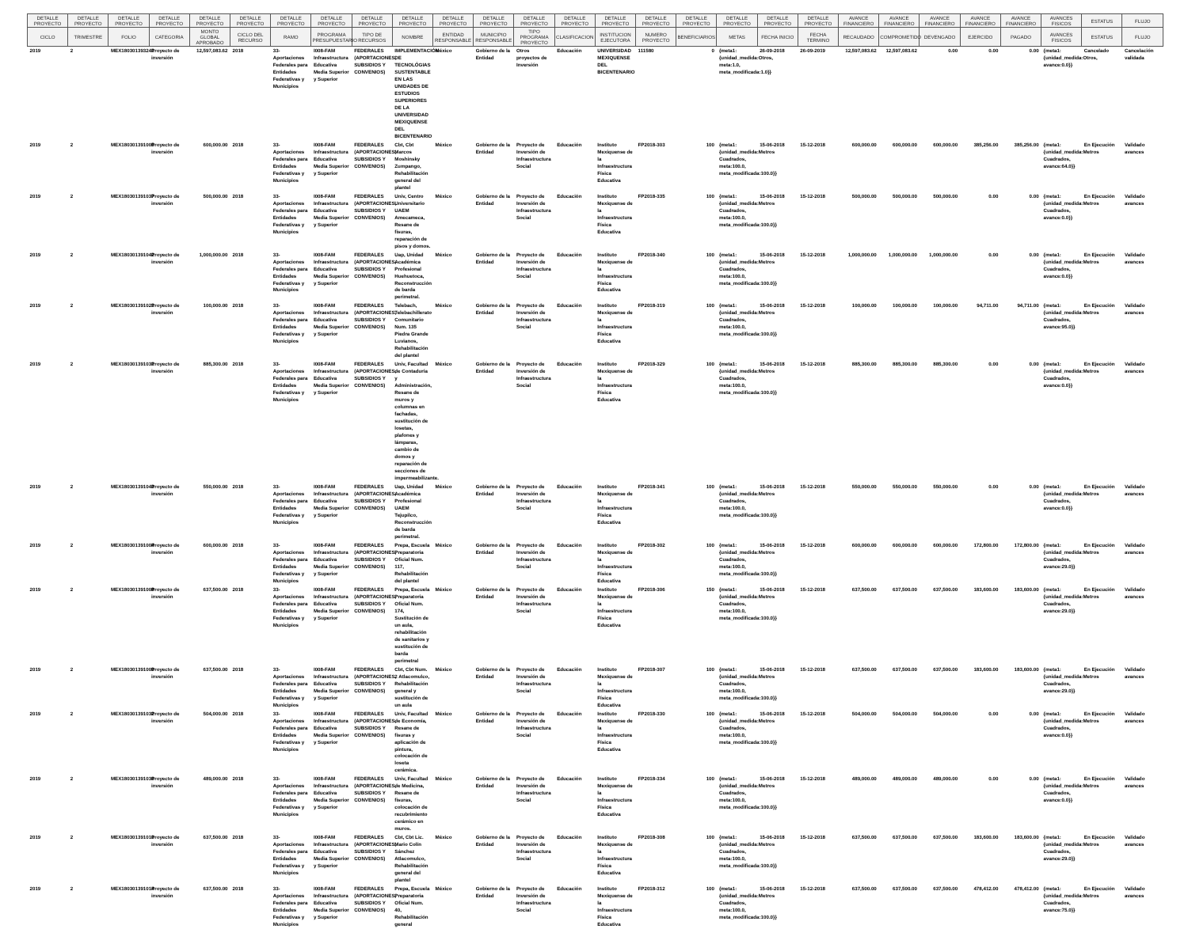| DETALLE PROYECTO | DETALLE PROYECTO | DETALLE PROYECTO | DETALLE PROYECTO | DETALLE PROYECTO | DETALLE PROYECTO | DETALLE PROYECTO | DETALLE PROYECTO | DETALLE PROYECTO | DETALLE PROYECTO | DETALLE PROYECTO | DETALLE PROYECTO | DETALLE PROYECTO | DETALLE PROYECTO | DETALLE PROYECTO | DETALLE PROYECTO | DETALLE PROYECTO | DETALLE PROYECTO | DETALLE PROYECTO | DETALLE PROYECTO | AVANCE FINANCIERO | AVANCE FINANCIERO | AVANCE FINANCIERO | AVANCE FINANCIERO | AVANCE FINANCIERO | AVANCES FISICOS | ESTATUS | FLUJO |
| --- | --- | --- | --- | --- | --- | --- | --- | --- | --- | --- | --- | --- | --- | --- | --- | --- | --- | --- | --- | --- | --- | --- | --- | --- | --- | --- | --- |
| CICLO | TRIMESTRE | FOLIO | CATEGORIA | MONTO GLOBAL APROBADO | CICLO DEL RECURSO | RAMO | PROGRAMA PRESUPUESTARIO | TIPO DE RECURSOS | NOMBRE | ENTIDAD RESPONSABLE | MUNICIPIO RESPONSABLE | TIPO PROGRAMA PROYECTO | CLASIFICACION | INSTITUCION EJECUTORA | NUMERO PROYECTO | BENEFICIARIOS | METAS | FECHA INICIO | FECHA TERMINO | RECAUDADO | COMPROMETIDO | DEVENGADO | EJERCIDO | PAGADO | AVANCES FISICOS | ESTATUS | FLUJO |
| 2019 | 2 | MEX180301393241 | Proyecto de inversión | 12,597,083.62 | 2018 | 33-Aportaciones Federales para Entidades Federativas y Municipios | I008-FAM Infraestructura Educativa Media Superior y Superior | FEDERALES (APORTACIONES, SUBSIDIOS Y CONVENIOS) | IMPLEMENTACIÓN DE TECNOLÓGIAS SUSTENTABLE EN LAS UNIDADES DE ESTUDIOS SUPERIORES DE LA UNIVERSIDAD MEXIQUENSE DEL BICENTENARIO | México | Gobierno de la Entidad | Otros proyectos de Inversión | Educación | UNIVERSIDAD MEXIQUENSE DEL BICENTENARIO | 111580 | 0 | {meta1: {unidad_medida:Otros, meta:1.0, meta_modificada:1.0}} | 26-09-2018 | 26-09-2019 | 12,597,083.62 | 12,597,083.62 | 0.00 | 0.00 | 0.00 | {meta1: {unidad_medida:Otros, avance:0.0}} | Cancelado | Cancelación validada |
| 2019 | 2 | MEX180301391005 | Proyecto de inversión | 600,000.00 | 2018 | 33-Aportaciones Federales para Entidades Federativas y Municipios | I008-FAM Infraestructura Educativa Media Superior y Superior | FEDERALES (APORTACIONES, SUBSIDIOS Y CONVENIOS) | Cbt, Cbt Marcos Moshinsky Zumpango, Rehabilitación general del plantel | México | Gobierno de la Entidad | Proyecto de Inversión de Infraestructura Social | Educación | Instituto Mexiquense de la Infraestructura Física Educativa | FP2018-303 | 100 | {meta1: {unidad_medida:Metros Cuadrados, meta:100.0, meta_modificada:100.0}} | 15-06-2018 | 15-12-2018 | 600,000.00 | 600,000.00 | 600,000.00 | 385,256.00 | 385,256.00 | {meta1: {unidad_medida:Metros Cuadrados, avance:64.0}} | En Ejecución | Validado avances |
| 2019 | 2 | MEX180301391037 | Proyecto de inversión | 500,000.00 | 2018 | 33-Aportaciones Federales para Entidades Federativas y Municipios | I008-FAM Infraestructura Educativa Media Superior y Superior | FEDERALES (APORTACIONES, SUBSIDIOS Y CONVENIOS) | Univ, Centro Universitario UAEM Amecameca, Resane de fisuras, reparación de pisos y domos. | México | Gobierno de la Entidad | Proyecto de Inversión de Infraestructura Social | Educación | Instituto Mexiquense de la Infraestructura Física Educativa | FP2018-335 | 100 | {meta1: {unidad_medida:Metros Cuadrados, meta:100.0, meta_modificada:100.0}} | 15-06-2018 | 15-12-2018 | 500,000.00 | 500,000.00 | 500,000.00 | 0.00 | 0.00 | {meta1: {unidad_medida:Metros Cuadrados, avance:0.0}} | En Ejecución | Validado avances |
| 2019 | 2 | MEX180301391042 | Proyecto de inversión | 1,000,000.00 | 2018 | 33-Aportaciones Federales para Entidades Federativas y Municipios | I008-FAM Infraestructura Educativa Media Superior y Superior | FEDERALES (APORTACIONES, SUBSIDIOS Y CONVENIOS) | Uap, Unidad Académica Profesional Huehuetoca, Reconstrucción de barda perimetral. | México | Gobierno de la Entidad | Proyecto de Inversión de Infraestructura Social | Educación | Instituto Mexiquense de la Infraestructura Física Educativa | FP2018-340 | 100 | {meta1: {unidad_medida:Metros Cuadrados, meta:100.0, meta_modificada:100.0}} | 15-06-2018 | 15-12-2018 | 1,000,000.00 | 1,000,000.00 | 1,000,000.00 | 0.00 | 0.00 | {meta1: {unidad_medida:Metros Cuadrados, avance:0.0}} | En Ejecución | Validado avances |
| 2019 | 2 | MEX180301391021 | Proyecto de inversión | 100,000.00 | 2018 | 33-Aportaciones Federales para Entidades Federativas y Municipios | I008-FAM Infraestructura Educativa Media Superior y Superior | FEDERALES (APORTACIONES, SUBSIDIOS Y CONVENIOS) | Telebach, Telebachillerato Comunitario Num. 135 Piedra Grande Luvianos, Rehabilitación del plantel | México | Gobierno de la Entidad | Proyecto de Inversión de Infraestructura Social | Educación | Instituto Mexiquense de la Infraestructura Física Educativa | FP2018-319 | 100 | {meta1: {unidad_medida:Metros Cuadrados, meta:100.0, meta_modificada:100.0}} | 15-06-2018 | 15-12-2018 | 100,000.00 | 100,000.00 | 100,000.00 | 94,711.00 | 94,711.00 | {meta1: {unidad_medida:Metros Cuadrados, avance:95.0}} | En Ejecución | Validado avances |
| 2019 | 2 | MEX180301391031 | Proyecto de inversión | 885,300.00 | 2018 | 33-Aportaciones Federales para Entidades Federativas y Municipios | I008-FAM Infraestructura Educativa Media Superior y Superior | FEDERALES (APORTACIONES, SUBSIDIOS Y CONVENIOS) | Univ, Facultad de Contaduría y Administración, Resane de muros y columnas en fachadas, sustitución de losetas, plafones y lámparas, cambio de domos y reparación de secciones de impermeabilizante. | México | Gobierno de la Entidad | Proyecto de Inversión de Infraestructura Social | Educación | Instituto Mexiquense de la Infraestructura Física Educativa | FP2018-329 | 100 | {meta1: {unidad_medida:Metros Cuadrados, meta:100.0, meta_modificada:100.0}} | 15-06-2018 | 15-12-2018 | 885,300.00 | 885,300.00 | 885,300.00 | 0.00 | 0.00 | {meta1: {unidad_medida:Metros Cuadrados, avance:0.0}} | En Ejecución | Validado avances |
| 2019 | 2 | MEX180301391043 | Proyecto de inversión | 550,000.00 | 2018 | 33-Aportaciones Federales para Entidades Federativas y Municipios | I008-FAM Infraestructura Educativa Media Superior y Superior | FEDERALES (APORTACIONES, SUBSIDIOS Y CONVENIOS) | Uap, Unidad Académica Profesional UAEM Tejupilco, Reconstrucción de barda perimetral. | México | Gobierno de la Entidad | Proyecto de Inversión de Infraestructura Social | Educación | Instituto Mexiquense de la Infraestructura Física Educativa | FP2018-341 | 100 | {meta1: {unidad_medida:Metros Cuadrados, meta:100.0, meta_modificada:100.0}} | 15-06-2018 | 15-12-2018 | 550,000.00 | 550,000.00 | 550,000.00 | 0.00 | 0.00 | {meta1: {unidad_medida:Metros Cuadrados, avance:0.0}} | En Ejecución | Validado avances |
| 2019 | 2 | MEX180301391004 | Proyecto de inversión | 600,000.00 | 2018 | 33-Aportaciones Federales para Entidades Federativas y Municipios | I008-FAM Infraestructura Educativa Media Superior y Superior | FEDERALES (APORTACIONES, SUBSIDIOS Y CONVENIOS) | Prepa, Escuela Preparatoria Oficial Num. 117, Rehabilitación del plantel | México | Gobierno de la Entidad | Proyecto de Inversión de Infraestructura Social | Educación | Instituto Mexiquense de la Infraestructura Física Educativa | FP2018-302 | 100 | {meta1: {unidad_medida:Metros Cuadrados, meta:100.0, meta_modificada:100.0}} | 15-06-2018 | 15-12-2018 | 600,000.00 | 600,000.00 | 600,000.00 | 172,800.00 | 172,800.00 | {meta1: {unidad_medida:Metros Cuadrados, avance:29.0}} | En Ejecución | Validado avances |
| 2019 | 2 | MEX180301391008 | Proyecto de inversión | 637,500.00 | 2018 | 33-Aportaciones Federales para Entidades Federativas y Municipios | I008-FAM Infraestructura Educativa Media Superior y Superior | FEDERALES (APORTACIONES, SUBSIDIOS Y CONVENIOS) | Prepa, Escuela Preparatoria Oficial Num. 174, Sustitución de un aula, rehabilitación de sanitarios y sustitución de barda perimetral | México | Gobierno de la Entidad | Proyecto de Inversión de Infraestructura Social | Educación | Instituto Mexiquense de la Infraestructura Física Educativa | FP2018-306 | 150 | {meta1: {unidad_medida:Metros Cuadrados, meta:100.0, meta_modificada:100.0}} | 15-06-2018 | 15-12-2018 | 637,500.00 | 637,500.00 | 637,500.00 | 183,600.00 | 183,600.00 | {meta1: {unidad_medida:Metros Cuadrados, avance:29.0}} | En Ejecución | Validado avances |
| 2019 | 2 | MEX180301391009 | Proyecto de inversión | 637,500.00 | 2018 | 33-Aportaciones Federales para Entidades Federativas y Municipios | I008-FAM Infraestructura Educativa Media Superior y Superior | FEDERALES (APORTACIONES, SUBSIDIOS Y CONVENIOS) | Cbt, Cbt Num. 2 Atlacomulco, Rehabilitación general y sustitución de un aula | México | Gobierno de la Entidad | Proyecto de Inversión de Infraestructura Social | Educación | Instituto Mexiquense de la Infraestructura Física Educativa | FP2018-307 | 100 | {meta1: {unidad_medida:Metros Cuadrados, meta:100.0, meta_modificada:100.0}} | 15-06-2018 | 15-12-2018 | 637,500.00 | 637,500.00 | 637,500.00 | 183,600.00 | 183,600.00 | {meta1: {unidad_medida:Metros Cuadrados, avance:29.0}} | En Ejecución | Validado avances |
| 2019 | 2 | MEX180301391032 | Proyecto de inversión | 504,000.00 | 2018 | 33-Aportaciones Federales para Entidades Federativas y Municipios | I008-FAM Infraestructura Educativa Media Superior y Superior | FEDERALES (APORTACIONES, SUBSIDIOS Y CONVENIOS) | Univ, Facultad de Economía, Resane de fisuras y aplicación de pintura, colocación de loseta cerámica. | México | Gobierno de la Entidad | Proyecto de Inversión de Infraestructura Social | Educación | Instituto Mexiquense de la Infraestructura Física Educativa | FP2018-330 | 100 | {meta1: {unidad_medida:Metros Cuadrados, meta:100.0, meta_modificada:100.0}} | 15-06-2018 | 15-12-2018 | 504,000.00 | 504,000.00 | 504,000.00 | 0.00 | 0.00 | {meta1: {unidad_medida:Metros Cuadrados, avance:0.0}} | En Ejecución | Validado avances |
| 2019 | 2 | MEX180301391036 | Proyecto de inversión | 489,000.00 | 2018 | 33-Aportaciones Federales para Entidades Federativas y Municipios | I008-FAM Infraestructura Educativa Media Superior y Superior | FEDERALES (APORTACIONES, SUBSIDIOS Y CONVENIOS) | Univ, Facultad de Medicina, Resane de fisuras, colocación de recubrimiento cerámico en muros. | México | Gobierno de la Entidad | Proyecto de Inversión de Infraestructura Social | Educación | Instituto Mexiquense de la Infraestructura Física Educativa | FP2018-334 | 100 | {meta1: {unidad_medida:Metros Cuadrados, meta:100.0, meta_modificada:100.0}} | 15-06-2018 | 15-12-2018 | 489,000.00 | 489,000.00 | 489,000.00 | 0.00 | 0.00 | {meta1: {unidad_medida:Metros Cuadrados, avance:0.0}} | En Ejecución | Validado avances |
| 2019 | 2 | MEX180301391010 | Proyecto de inversión | 637,500.00 | 2018 | 33-Aportaciones Federales para Entidades Federativas y Municipios | I008-FAM Infraestructura Educativa Media Superior y Superior | FEDERALES (APORTACIONES, SUBSIDIOS Y CONVENIOS) | Cbt, Cbt Lic. Mario Colín Sánchez Atlacomulco, Rehabilitación general del plantel | México | Gobierno de la Entidad | Proyecto de Inversión de Infraestructura Social | Educación | Instituto Mexiquense de la Infraestructura Física Educativa | FP2018-308 | 100 | {meta1: {unidad_medida:Metros Cuadrados, meta:100.0, meta_modificada:100.0}} | 15-06-2018 | 15-12-2018 | 637,500.00 | 637,500.00 | 637,500.00 | 183,600.00 | 183,600.00 | {meta1: {unidad_medida:Metros Cuadrados, avance:29.0}} | En Ejecución | Validado avances |
| 2019 | 2 | MEX180301391014 | Proyecto de inversión | 637,500.00 | 2018 | 33-Aportaciones Federales para Entidades Federativas y Municipios | I008-FAM Infraestructura Educativa Media Superior y Superior | FEDERALES (APORTACIONES, SUBSIDIOS Y CONVENIOS) | Prepa, Escuela Preparatoria Oficial Num. 40, Rehabilitación general | México | Gobierno de la Entidad | Proyecto de Inversión de Infraestructura Social | Educación | Instituto Mexiquense de la Infraestructura Física Educativa | FP2018-312 | 100 | {meta1: {unidad_medida:Metros Cuadrados, meta:100.0, meta_modificada:100.0}} | 15-06-2018 | 15-12-2018 | 637,500.00 | 637,500.00 | 637,500.00 | 478,412.00 | 478,412.00 | {meta1: {unidad_medida:Metros Cuadrados, avance:75.0}} | En Ejecución | Validado avances |